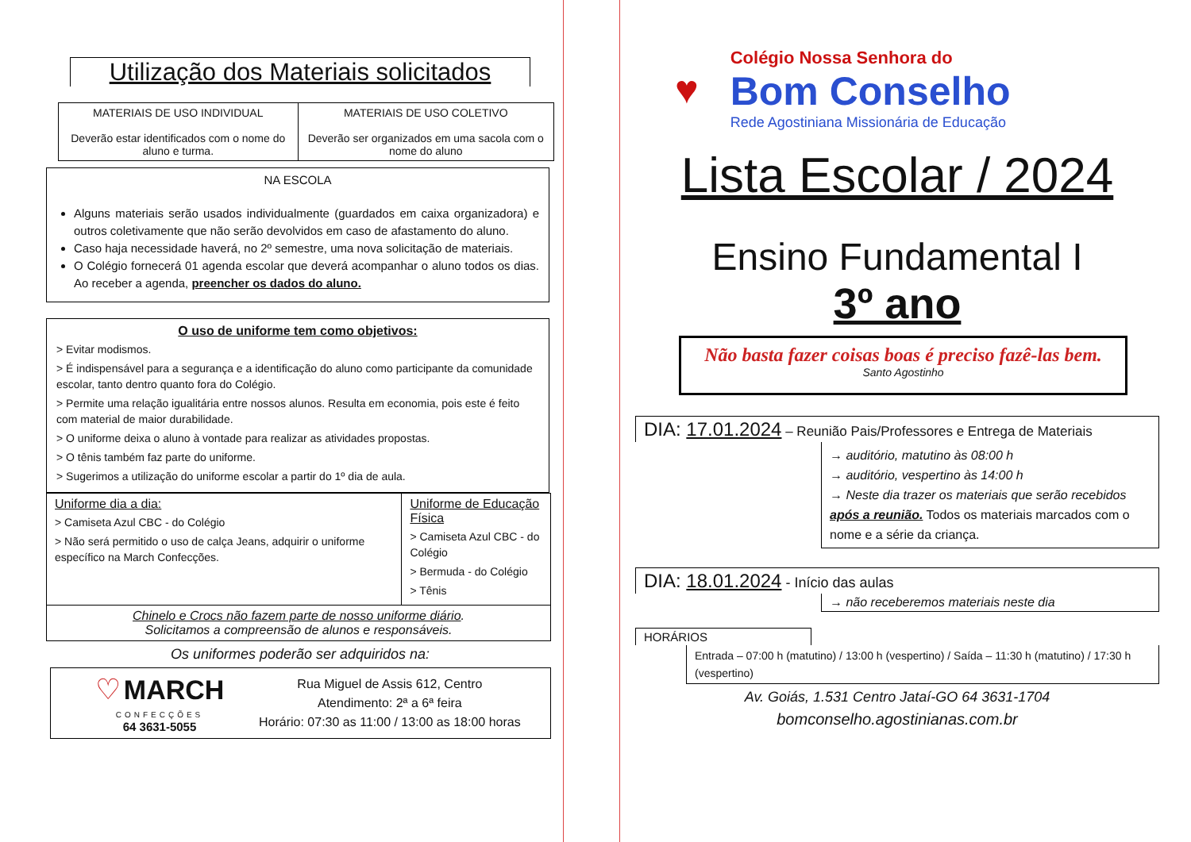Utilização dos Materiais solicitados
| MATERIAIS DE USO INDIVIDUAL Deverão estar identificados com o nome do aluno e turma. | MATERIAIS DE USO COLETIVO Deverão ser organizados em uma sacola com o nome do aluno |
NA ESCOLA
Alguns materiais serão usados individualmente (guardados em caixa organizadora) e outros coletivamente que não serão devolvidos em caso de afastamento do aluno.
Caso haja necessidade haverá, no 2º semestre, uma nova solicitação de materiais.
O Colégio fornecerá 01 agenda escolar que deverá acompanhar o aluno todos os dias. Ao receber a agenda, preencher os dados do aluno.
O uso de uniforme tem como objetivos:
> Evitar modismos.
> É indispensável para a segurança e a identificação do aluno como participante da comunidade escolar, tanto dentro quanto fora do Colégio.
> Permite uma relação igualitária entre nossos alunos. Resulta em economia, pois este é feito com material de maior durabilidade.
> O uniforme deixa o aluno à vontade para realizar as atividades propostas.
> O tênis também faz parte do uniforme.
> Sugerimos a utilização do uniforme escolar a partir do 1º dia de aula.
| Uniforme dia a dia: > Camiseta Azul CBC - do Colégio > Não será permitido o uso de calça Jeans, adquirir o uniforme específico na March Confecções. | Uniforme de Educação Física > Camiseta Azul CBC - do Colégio > Bermuda - do Colégio > Tênis |
| Chinelo e Crocs não fazem parte de nosso uniforme diário . Solicitamos a compreensão de alunos e responsáveis. | |
Os uniformes poderão ser adquiridos na:
♡ MARCH
CONFECÇÕES
64 3631-5055
Rua Miguel de Assis 612, Centro
Atendimento: 2ª a 6ª feira
Horário: 07:30 as 11:00 / 13:00 as 18:00 horas
♥
Colégio Nossa Senhora do
Bom Conselho
Rede Agostiniana Missionária de Educação
Lista Escolar / 2024
Ensino Fundamental I
3º ano
Não basta fazer coisas boas é preciso fazê-las bem.
Santo Agostinho
DIA: 17.01.2024 – Reunião Pais/Professores e Entrega de Materiais
→ auditório, matutino às 08:00 h
→ auditório, vespertino às 14:00 h
→ Neste dia trazer os materiais que serão recebidos após a reunião. Todos os materiais marcados com o nome e a série da criança.
DIA: 18.01.2024 - Início das aulas
→ não receberemos materiais neste dia
HORÁRIOS
Entrada – 07:00 h (matutino) / 13:00 h (vespertino) / Saída – 11:30 h (matutino) / 17:30 h (vespertino)
Av. Goiás, 1.531 Centro Jataí-GO 64 3631-1704
bomconselho.agostinianas.com.br